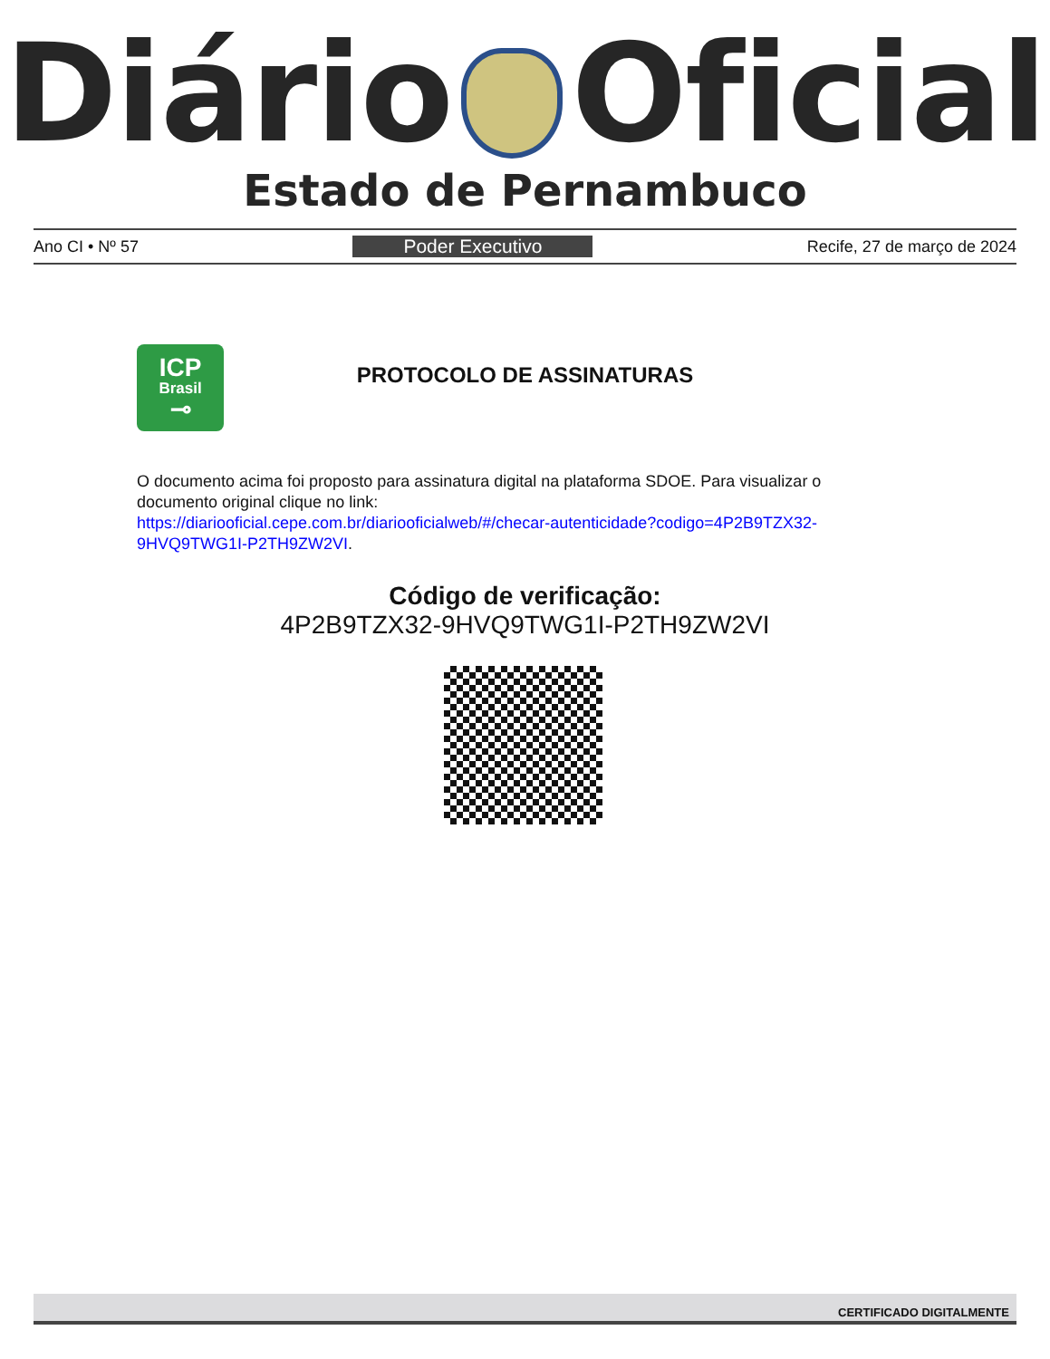Diário Oficial
Estado de Pernambuco
Ano CI • Nº 57 Poder Executivo Recife, 27 de março de 2024
ICP
Brasil
⊸
PROTOCOLO DE ASSINATURAS
O documento acima foi proposto para assinatura digital na plataforma SDOE. Para visualizar o documento original clique no link:
https://diariooficial.cepe.com.br/diariooficialweb/#/checar-autenticidade?codigo=4P2B9TZX32-9HVQ9TWG1I-P2TH9ZW2VI.
Código de verificação:
4P2B9TZX32-9HVQ9TWG1I-P2TH9ZW2VI
CERTIFICADO DIGITALMENTE